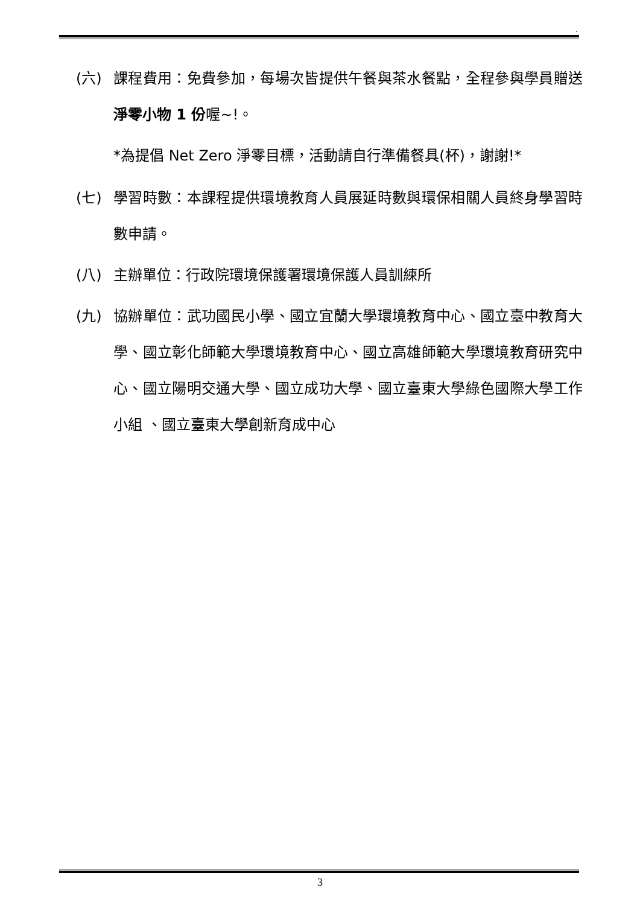.
(六) 課程費用：免費參加，每場次皆提供午餐與茶水餐點，全程參與學員贈送淨零小物 1 份喔~!。
*為提倡 Net Zero 淨零目標，活動請自行準備餐具(杯)，謝謝!*
(七) 學習時數：本課程提供環境教育人員展延時數與環保相關人員終身學習時數申請。
(八) 主辦單位：行政院環境保護署環境保護人員訓練所
(九) 協辦單位：武功國民小學、國立宜蘭大學環境教育中心、國立臺中教育大學、國立彰化師範大學環境教育中心、國立高雄師範大學環境教育研究中心、國立陽明交通大學、國立成功大學、國立臺東大學綠色國際大學工作小組 、國立臺東大學創新育成中心
3